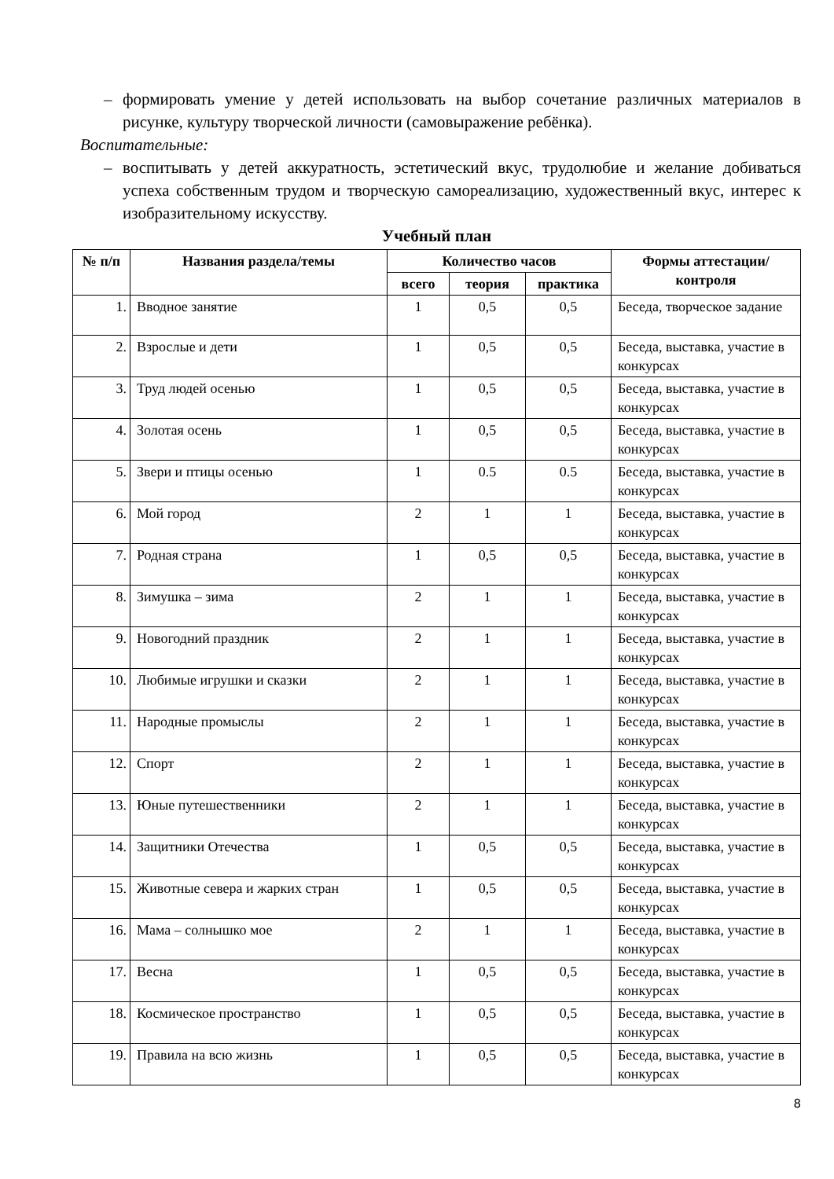– формировать умение у детей использовать на выбор сочетание различных материалов в рисунке, культуру творческой личности (самовыражение ребёнка).
Воспитательные:
– воспитывать у детей аккуратность, эстетический вкус, трудолюбие и желание добиваться успеха собственным трудом и творческую самореализацию, художественный вкус, интерес к изобразительному искусству.
Учебный план
| № п/п | Названия раздела/темы | Количество часов | | | Формы аттестации/контроля |
| --- | --- | --- | --- | --- | --- |
| | | всего | теория | практика | |
| 1. | Вводное занятие | 1 | 0,5 | 0,5 | Беседа, творческое задание |
| 2. | Взрослые и дети | 1 | 0,5 | 0,5 | Беседа, выставка, участие в конкурсах |
| 3. | Труд людей осенью | 1 | 0,5 | 0,5 | Беседа, выставка, участие в конкурсах |
| 4. | Золотая осень | 1 | 0,5 | 0,5 | Беседа, выставка, участие в конкурсах |
| 5. | Звери и птицы осенью | 1 | 0.5 | 0.5 | Беседа, выставка, участие в конкурсах |
| 6. | Мой город | 2 | 1 | 1 | Беседа, выставка, участие в конкурсах |
| 7. | Родная страна | 1 | 0,5 | 0,5 | Беседа, выставка, участие в конкурсах |
| 8. | Зимушка – зима | 2 | 1 | 1 | Беседа, выставка, участие в конкурсах |
| 9. | Новогодний праздник | 2 | 1 | 1 | Беседа, выставка, участие в конкурсах |
| 10. | Любимые игрушки и сказки | 2 | 1 | 1 | Беседа, выставка, участие в конкурсах |
| 11. | Народные промыслы | 2 | 1 | 1 | Беседа, выставка, участие в конкурсах |
| 12. | Спорт | 2 | 1 | 1 | Беседа, выставка, участие в конкурсах |
| 13. | Юные путешественники | 2 | 1 | 1 | Беседа, выставка, участие в конкурсах |
| 14. | Защитники Отечества | 1 | 0,5 | 0,5 | Беседа, выставка, участие в конкурсах |
| 15. | Животные севера и жарких стран | 1 | 0,5 | 0,5 | Беседа, выставка, участие в конкурсах |
| 16. | Мама – солнышко мое | 2 | 1 | 1 | Беседа, выставка, участие в конкурсах |
| 17. | Весна | 1 | 0,5 | 0,5 | Беседа, выставка, участие в конкурсах |
| 18. | Космическое пространство | 1 | 0,5 | 0,5 | Беседа, выставка, участие в конкурсах |
| 19. | Правила на всю жизнь | 1 | 0,5 | 0,5 | Беседа, выставка, участие в конкурсах |
8